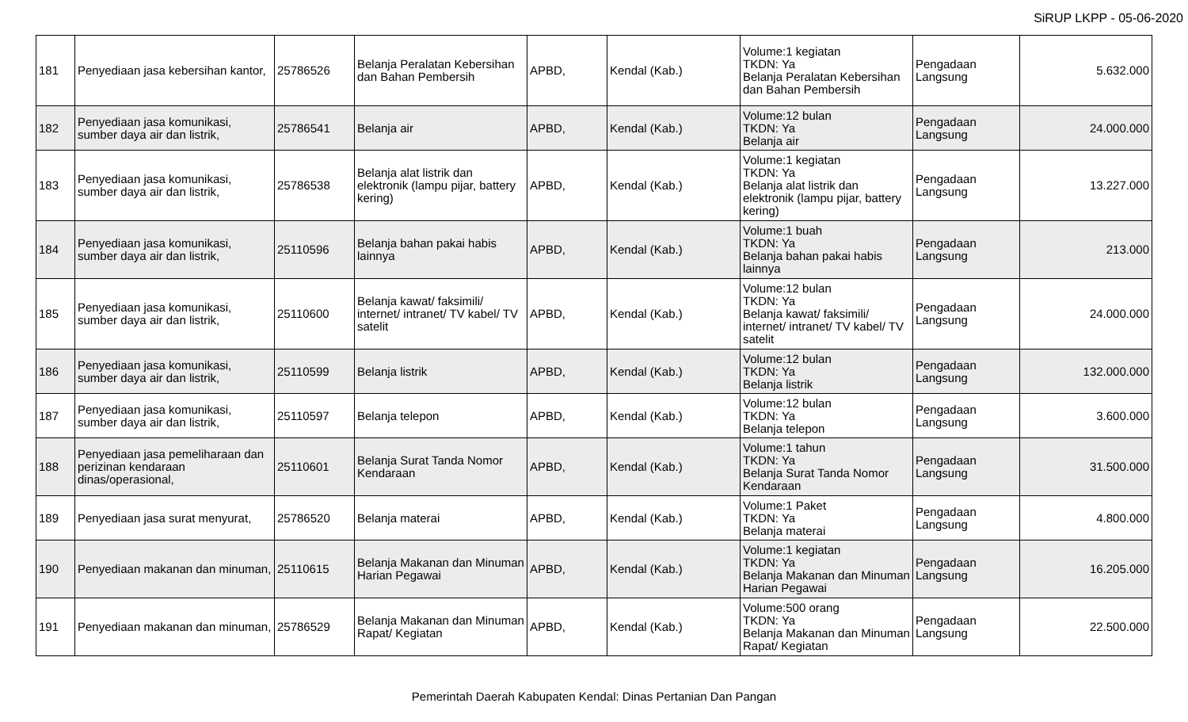SiRUP LKPP - 05-06-2020
| 181 | Penyediaan jasa kebersihan kantor, | 25786526 | Belanja Peralatan Kebersihan dan Bahan Pembersih | APBD, | Kendal (Kab.) | Volume:1 kegiatan TKDN: Ya Belanja Peralatan Kebersihan dan Bahan Pembersih | Pengadaan Langsung | 5.632.000 |
| 182 | Penyediaan jasa komunikasi, sumber daya air dan listrik, | 25786541 | Belanja air | APBD, | Kendal (Kab.) | Volume:12 bulan TKDN: Ya Belanja air | Pengadaan Langsung | 24.000.000 |
| 183 | Penyediaan jasa komunikasi, sumber daya air dan listrik, | 25786538 | Belanja alat listrik dan elektronik (lampu pijar, battery kering) | APBD, | Kendal (Kab.) | Volume:1 kegiatan TKDN: Ya Belanja alat listrik dan elektronik (lampu pijar, battery kering) | Pengadaan Langsung | 13.227.000 |
| 184 | Penyediaan jasa komunikasi, sumber daya air dan listrik, | 25110596 | Belanja bahan pakai habis lainnya | APBD, | Kendal (Kab.) | Volume:1 buah TKDN: Ya Belanja bahan pakai habis lainnya | Pengadaan Langsung | 213.000 |
| 185 | Penyediaan jasa komunikasi, sumber daya air dan listrik, | 25110600 | Belanja kawat/ faksimili/ internet/ intranet/ TV kabel/ TV satelit | APBD, | Kendal (Kab.) | Volume:12 bulan TKDN: Ya Belanja kawat/ faksimili/ internet/ intranet/ TV kabel/ TV satelit | Pengadaan Langsung | 24.000.000 |
| 186 | Penyediaan jasa komunikasi, sumber daya air dan listrik, | 25110599 | Belanja listrik | APBD, | Kendal (Kab.) | Volume:12 bulan TKDN: Ya Belanja listrik | Pengadaan Langsung | 132.000.000 |
| 187 | Penyediaan jasa komunikasi, sumber daya air dan listrik, | 25110597 | Belanja telepon | APBD, | Kendal (Kab.) | Volume:12 bulan TKDN: Ya Belanja telepon | Pengadaan Langsung | 3.600.000 |
| 188 | Penyediaan jasa pemeliharaan dan perizinan kendaraan dinas/operasional, | 25110601 | Belanja Surat Tanda Nomor Kendaraan | APBD, | Kendal (Kab.) | Volume:1 tahun TKDN: Ya Belanja Surat Tanda Nomor Kendaraan | Pengadaan Langsung | 31.500.000 |
| 189 | Penyediaan jasa surat menyurat, | 25786520 | Belanja materai | APBD, | Kendal (Kab.) | Volume:1 Paket TKDN: Ya Belanja materai | Pengadaan Langsung | 4.800.000 |
| 190 | Penyediaan makanan dan minuman, | 25110615 | Belanja Makanan dan Minuman Harian Pegawai | APBD, | Kendal (Kab.) | Volume:1 kegiatan TKDN: Ya Belanja Makanan dan Minuman Harian Pegawai | Pengadaan Langsung | 16.205.000 |
| 191 | Penyediaan makanan dan minuman, | 25786529 | Belanja Makanan dan Minuman Rapat/ Kegiatan | APBD, | Kendal (Kab.) | Volume:500 orang TKDN: Ya Belanja Makanan dan Minuman Rapat/ Kegiatan | Pengadaan Langsung | 22.500.000 |
Pemerintah Daerah Kabupaten Kendal: Dinas Pertanian Dan Pangan